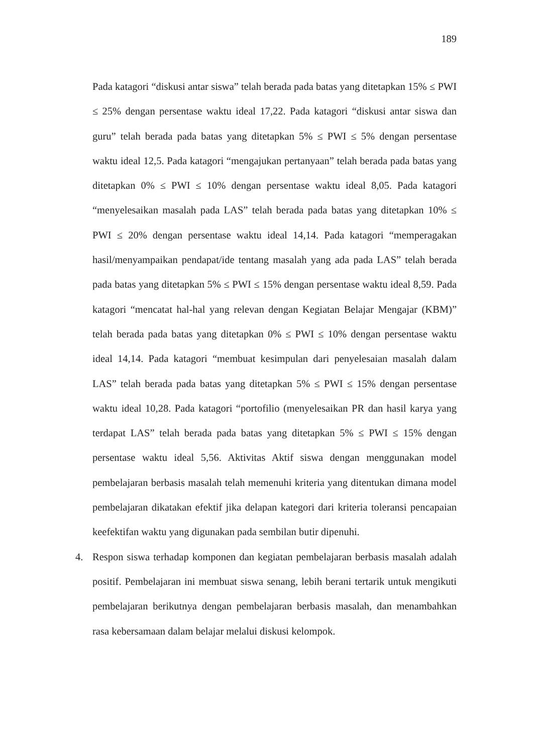189
Pada katagori “diskusi antar siswa” telah berada pada batas yang ditetapkan 15% ≤ PWI ≤ 25% dengan persentase waktu ideal 17,22. Pada katagori “diskusi antar siswa dan guru” telah berada pada batas yang ditetapkan 5% ≤ PWI ≤ 5% dengan persentase waktu ideal 12,5. Pada katagori “mengajukan pertanyaan” telah berada pada batas yang ditetapkan 0% ≤ PWI ≤ 10% dengan persentase waktu ideal 8,05. Pada katagori “menyelesaikan masalah pada LAS” telah berada pada batas yang ditetapkan 10% ≤ PWI ≤ 20% dengan persentase waktu ideal 14,14. Pada katagori “memperagakan hasil/menyampaikan pendapat/ide tentang masalah yang ada pada LAS” telah berada pada batas yang ditetapkan 5% ≤ PWI ≤ 15% dengan persentase waktu ideal 8,59. Pada katagori “mencatat hal-hal yang relevan dengan Kegiatan Belajar Mengajar (KBM)” telah berada pada batas yang ditetapkan 0% ≤ PWI ≤ 10% dengan persentase waktu ideal 14,14. Pada katagori “membuat kesimpulan dari penyelesaian masalah dalam LAS” telah berada pada batas yang ditetapkan 5% ≤ PWI ≤ 15% dengan persentase waktu ideal 10,28. Pada katagori “portofilio (menyelesaikan PR dan hasil karya yang terdapat LAS” telah berada pada batas yang ditetapkan 5% ≤ PWI ≤ 15% dengan persentase waktu ideal 5,56. Aktivitas Aktif siswa dengan menggunakan model pembelajaran berbasis masalah telah memenuhi kriteria yang ditentukan dimana model pembelajaran dikatakan efektif jika delapan kategori dari kriteria toleransi pencapaian keefektifan waktu yang digunakan pada sembilan butir dipenuhi.
4. Respon siswa terhadap komponen dan kegiatan pembelajaran berbasis masalah adalah positif. Pembelajaran ini membuat siswa senang, lebih berani tertarik untuk mengikuti pembelajaran berikutnya dengan pembelajaran berbasis masalah, dan menambahkan rasa kebersamaan dalam belajar melalui diskusi kelompok.